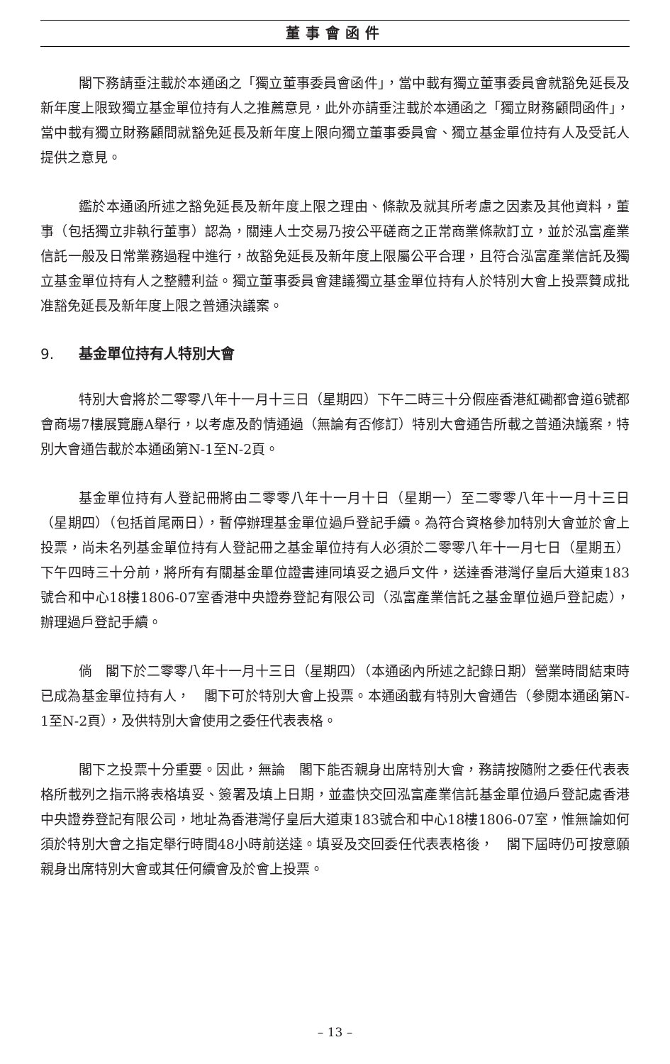董事會函件
閣下務請垂注載於本通函之「獨立董事委員會函件」，當中載有獨立董事委員會就豁免延長及新年度上限致獨立基金單位持有人之推薦意見，此外亦請垂注載於本通函之「獨立財務顧問函件」，當中載有獨立財務顧問就豁免延長及新年度上限向獨立董事委員會、獨立基金單位持有人及受託人提供之意見。
鑑於本通函所述之豁免延長及新年度上限之理由、條款及就其所考慮之因素及其他資料，董事（包括獨立非執行董事）認為，關連人士交易乃按公平磋商之正常商業條款訂立，並於泓富產業信託一般及日常業務過程中進行，故豁免延長及新年度上限屬公平合理，且符合泓富產業信託及獨立基金單位持有人之整體利益。獨立董事委員會建議獨立基金單位持有人於特別大會上投票贊成批准豁免延長及新年度上限之普通決議案。
9. 基金單位持有人特別大會
特別大會將於二零零八年十一月十三日（星期四）下午二時三十分假座香港紅磡都會道6號都會商場7樓展覽廳A舉行，以考慮及酌情通過（無論有否修訂）特別大會通告所載之普通決議案，特別大會通告載於本通函第N-1至N-2頁。
基金單位持有人登記冊將由二零零八年十一月十日（星期一）至二零零八年十一月十三日（星期四）（包括首尾兩日），暫停辦理基金單位過戶登記手續。為符合資格參加特別大會並於會上投票，尚未名列基金單位持有人登記冊之基金單位持有人必須於二零零八年十一月七日（星期五）下午四時三十分前，將所有有關基金單位證書連同填妥之過戶文件，送達香港灣仔皇后大道東183號合和中心18樓1806-07室香港中央證券登記有限公司（泓富產業信託之基金單位過戶登記處），辦理過戶登記手續。
倘　閣下於二零零八年十一月十三日（星期四）（本通函內所述之記錄日期）營業時間結束時已成為基金單位持有人，　閣下可於特別大會上投票。本通函載有特別大會通告（參閱本通函第N-1至N-2頁），及供特別大會使用之委任代表表格。
閣下之投票十分重要。因此，無論　閣下能否親身出席特別大會，務請按隨附之委任代表表格所載列之指示將表格填妥、簽署及填上日期，並盡快交回泓富產業信託基金單位過戶登記處香港中央證券登記有限公司，地址為香港灣仔皇后大道東183號合和中心18樓1806-07室，惟無論如何須於特別大會之指定舉行時間48小時前送達。填妥及交回委任代表表格後，　閣下屆時仍可按意願親身出席特別大會或其任何續會及於會上投票。
– 13 –